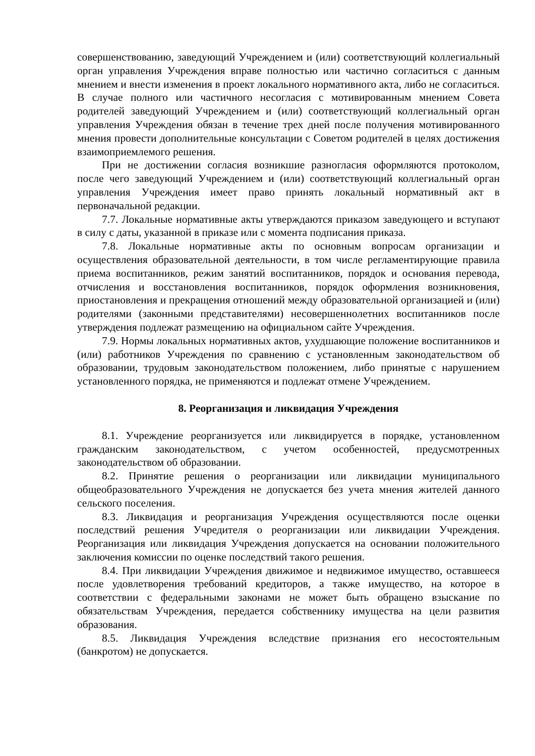совершенствованию, заведующий Учреждением и (или) соответствующий коллегиальный орган управления Учреждения вправе полностью или частично согласиться с данным мнением и внести изменения в проект локального нормативного акта, либо не согласиться. В случае полного или частичного несогласия с мотивированным мнением Совета родителей заведующий Учреждением и (или) соответствующий коллегиальный орган управления Учреждения обязан в течение трех дней после получения мотивированного мнения провести дополнительные консультации с Советом родителей в целях достижения взаимоприемлемого решения.
При не достижении согласия возникшие разногласия оформляются протоколом, после чего заведующий Учреждением и (или) соответствующий коллегиальный орган управления Учреждения имеет право принять локальный нормативный акт в первоначальной редакции.
7.7. Локальные нормативные акты утверждаются приказом заведующего и вступают в силу с даты, указанной в приказе или с момента подписания приказа.
7.8. Локальные нормативные акты по основным вопросам организации и осуществления образовательной деятельности, в том числе регламентирующие правила приема воспитанников, режим занятий воспитанников, порядок и основания перевода, отчисления и восстановления воспитанников, порядок оформления возникновения, приостановления и прекращения отношений между образовательной организацией и (или) родителями (законными представителями) несовершеннолетних воспитанников после утверждения подлежат размещению на официальном сайте Учреждения.
7.9. Нормы локальных нормативных актов, ухудшающие положение воспитанников и (или) работников Учреждения по сравнению с установленным законодательством об образовании, трудовым законодательством положением, либо принятые с нарушением установленного порядка, не применяются и подлежат отмене Учреждением.
8. Реорганизация и ликвидация Учреждения
8.1. Учреждение реорганизуется или ликвидируется в порядке, установленном гражданским законодательством, с учетом особенностей, предусмотренных законодательством об образовании.
8.2. Принятие решения о реорганизации или ликвидации муниципального общеобразовательного Учреждения не допускается без учета мнения жителей данного сельского поселения.
8.3. Ликвидация и реорганизация Учреждения осуществляются после оценки последствий решения Учредителя о реорганизации или ликвидации Учреждения. Реорганизация или ликвидация Учреждения допускается на основании положительного заключения комиссии по оценке последствий такого решения.
8.4. При ликвидации Учреждения движимое и недвижимое имущество, оставшееся после удовлетворения требований кредиторов, а также имущество, на которое в соответствии с федеральными законами не может быть обращено взыскание по обязательствам Учреждения, передается собственнику имущества на цели развития образования.
8.5. Ликвидация Учреждения вследствие признания его несостоятельным (банкротом) не допускается.